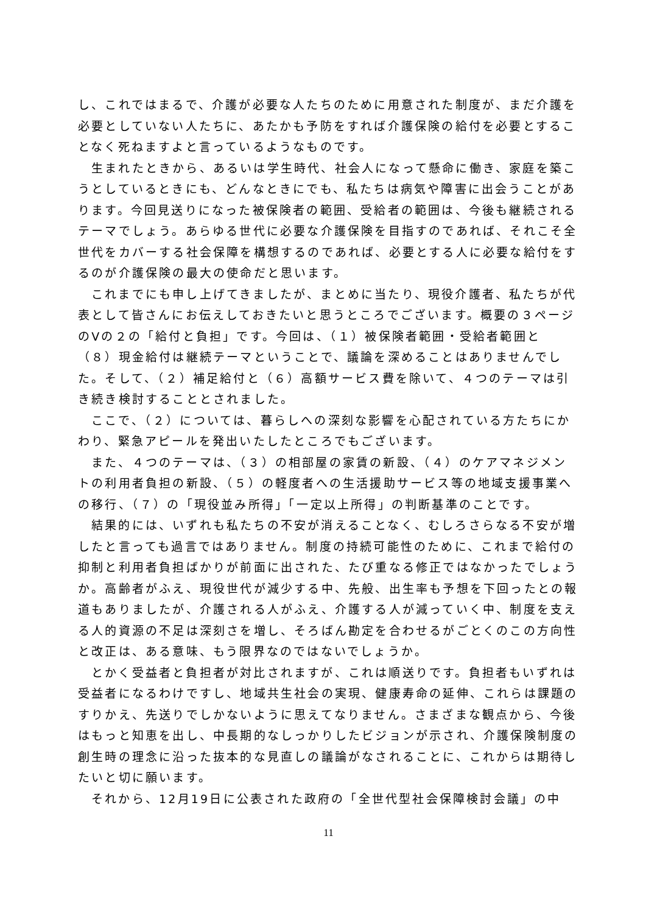し、これではまるで、介護が必要な人たちのために用意された制度が、まだ介護を必要としていない人たちに、あたかも予防をすれば介護保険の給付を必要とすることなく死ねますよと言っているようなものです。
生まれたときから、あるいは学生時代、社会人になって懸命に働き、家庭を築こうとしているときにも、どんなときにでも、私たちは病気や障害に出会うことがあります。今回見送りになった被保険者の範囲、受給者の範囲は、今後も継続されるテーマでしょう。あらゆる世代に必要な介護保険を目指すのであれば、それこそ全世代をカバーする社会保障を構想するのであれば、必要とする人に必要な給付をするのが介護保険の最大の使命だと思います。
これまでにも申し上げてきましたが、まとめに当たり、現役介護者、私たちが代表として皆さんにお伝えしておきたいと思うところでございます。概要の３ページのⅤの２の「給付と負担」です。今回は、（１）被保険者範囲・受給者範囲と（８）現金給付は継続テーマということで、議論を深めることはありませんでした。そして、（２）補足給付と（６）高額サービス費を除いて、４つのテーマは引き続き検討することとされました。
ここで、（２）については、暮らしへの深刻な影響を心配されている方たちにかわり、緊急アピールを発出いたしたところでもございます。
また、４つのテーマは、（３）の相部屋の家賃の新設、（４）のケアマネジメントの利用者負担の新設、（５）の軽度者への生活援助サービス等の地域支援事業への移行、（７）の「現役並み所得」「一定以上所得」の判断基準のことです。
結果的には、いずれも私たちの不安が消えることなく、むしろさらなる不安が増したと言っても過言ではありません。制度の持続可能性のために、これまで給付の抑制と利用者負担ばかりが前面に出された、たび重なる修正ではなかったでしょうか。高齢者がふえ、現役世代が減少する中、先般、出生率も予想を下回ったとの報道もありましたが、介護される人がふえ、介護する人が減っていく中、制度を支える人的資源の不足は深刻さを増し、そろばん勘定を合わせるがごとくのこの方向性と改正は、ある意味、もう限界なのではないでしょうか。
とかく受益者と負担者が対比されますが、これは順送りです。負担者もいずれは受益者になるわけですし、地域共生社会の実現、健康寿命の延伸、これらは課題のすりかえ、先送りでしかないように思えてなりません。さまざまな観点から、今後はもっと知恵を出し、中長期的なしっかりしたビジョンが示され、介護保険制度の創生時の理念に沿った抜本的な見直しの議論がなされることに、これからは期待したいと切に願います。
それから、12月19日に公表された政府の「全世代型社会保障検討会議」の中
11